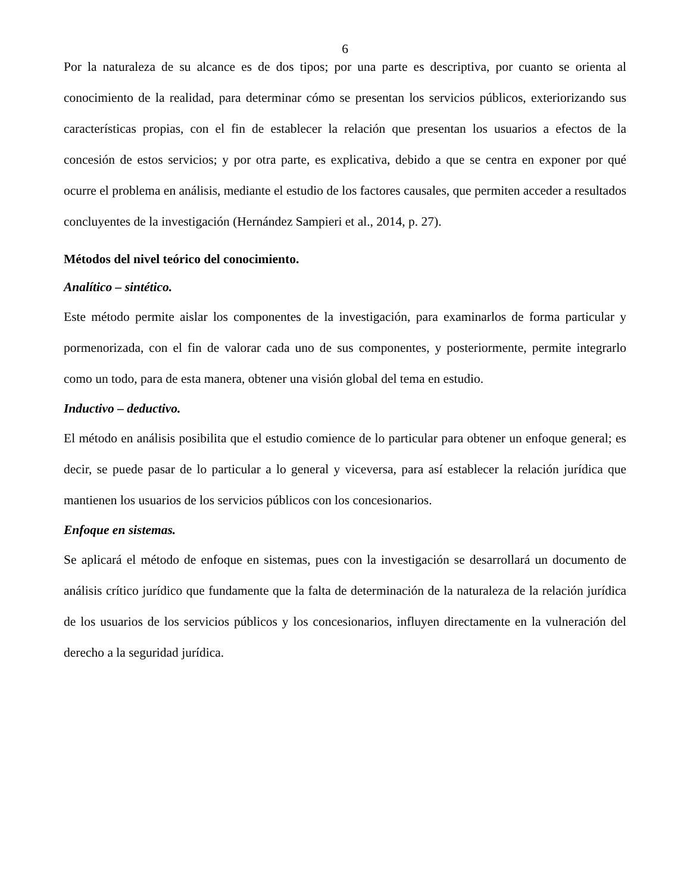6
Por la naturaleza de su alcance es de dos tipos; por una parte es descriptiva, por cuanto se orienta al conocimiento de la realidad, para determinar cómo se presentan los servicios públicos, exteriorizando sus características propias, con el fin de establecer la relación que presentan los usuarios a efectos de la concesión de estos servicios; y por otra parte, es explicativa, debido a que se centra en exponer por qué ocurre el problema en análisis, mediante el estudio de los factores causales, que permiten acceder a resultados concluyentes de la investigación (Hernández Sampieri et al., 2014, p. 27).
Métodos del nivel teórico del conocimiento.
Analítico – sintético.
Este método permite aislar los componentes de la investigación, para examinarlos de forma particular y pormenorizada, con el fin de valorar cada uno de sus componentes, y posteriormente, permite integrarlo como un todo, para de esta manera, obtener una visión global del tema en estudio.
Inductivo – deductivo.
El método en análisis posibilita que el estudio comience de lo particular para obtener un enfoque general; es decir, se puede pasar de lo particular a lo general y viceversa, para así establecer la relación jurídica que mantienen los usuarios de los servicios públicos con los concesionarios.
Enfoque en sistemas.
Se aplicará el método de enfoque en sistemas, pues con la investigación se desarrollará un documento de análisis crítico jurídico que fundamente que la falta de determinación de la naturaleza de la relación jurídica de los usuarios de los servicios públicos y los concesionarios, influyen directamente en la vulneración del derecho a la seguridad jurídica.